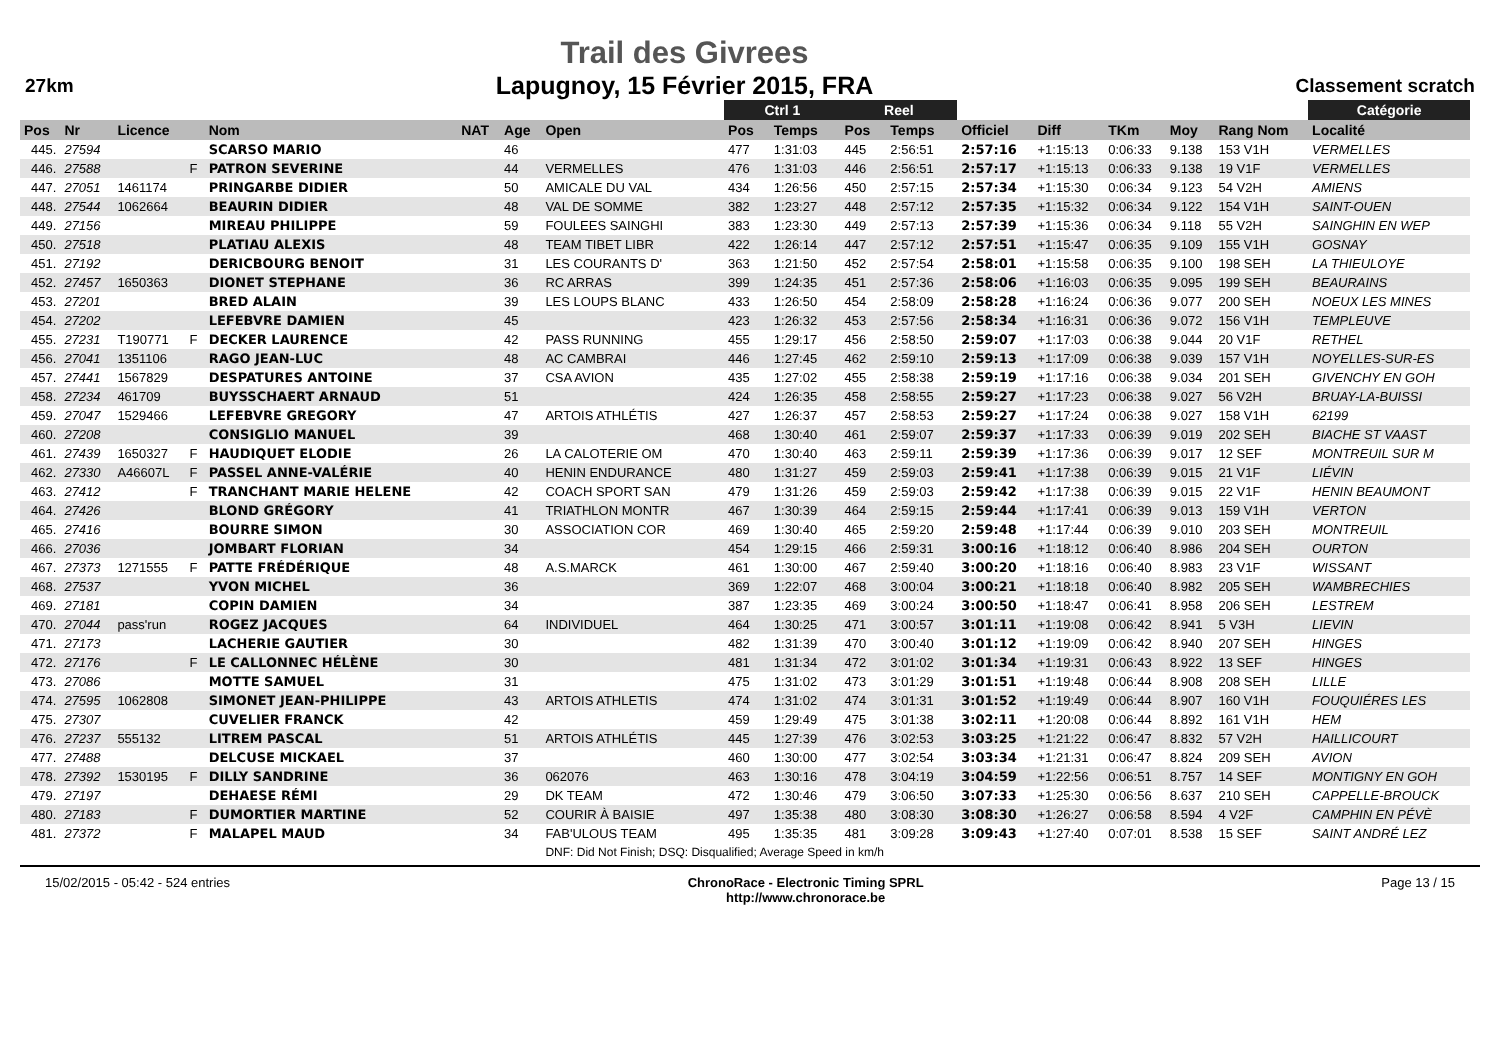27km
Trail des Givrees
Lapugnoy, 15 Février 2015, FRA
Classement scratch
| | | | | | | | | Ctrl 1 | | Reel | | | | | | | Catégorie | |
| --- | --- | --- | --- | --- | --- | --- | --- | --- | --- | --- | --- | --- | --- | --- | --- | --- | --- | --- |
| Pos | Nr | Licence | | Nom | NAT | Age | Open | Pos | Temps | Pos | Temps | Officiel | Diff | TKm | Moy | Rang Nom | Localité | |
| 445. | 27594 | | | SCARSO MARIO | | 46 | | 477 | 1:31:03 | 445 | 2:56:51 | 2:57:16 | +1:15:13 | 0:06:33 | 9.138 | 153 V1H | VERMELLES | |
| 446. | 27588 | | F | PATRON SEVERINE | | 44 | VERMELLES | 476 | 1:31:03 | 446 | 2:56:51 | 2:57:17 | +1:15:13 | 0:06:33 | 9.138 | 19 V1F | VERMELLES | |
| 447. | 27051 | 1461174 | | PRINGARBE DIDIER | | 50 | AMICALE DU VAL | 434 | 1:26:56 | 450 | 2:57:15 | 2:57:34 | +1:15:30 | 0:06:34 | 9.123 | 54 V2H | AMIENS | |
| 448. | 27544 | 1062664 | | BEAURIN DIDIER | | 48 | VAL DE SOMME | 382 | 1:23:27 | 448 | 2:57:12 | 2:57:35 | +1:15:32 | 0:06:34 | 9.122 | 154 V1H | SAINT-OUEN | |
| 449. | 27156 | | | MIREAU PHILIPPE | | 59 | FOULEES SAINGHI | 383 | 1:23:30 | 449 | 2:57:13 | 2:57:39 | +1:15:36 | 0:06:34 | 9.118 | 55 V2H | SAINGHIN EN WEP | |
| 450. | 27518 | | | PLATIAU ALEXIS | | 48 | TEAM TIBET LIBR | 422 | 1:26:14 | 447 | 2:57:12 | 2:57:51 | +1:15:47 | 0:06:35 | 9.109 | 155 V1H | GOSNAY | |
| 451. | 27192 | | | DERICBOURG BENOIT | | 31 | LES COURANTS D' | 363 | 1:21:50 | 452 | 2:57:54 | 2:58:01 | +1:15:58 | 0:06:35 | 9.100 | 198 SEH | LA THIEULOYE | |
| 452. | 27457 | 1650363 | | DIONET STEPHANE | | 36 | RC ARRAS | 399 | 1:24:35 | 451 | 2:57:36 | 2:58:06 | +1:16:03 | 0:06:35 | 9.095 | 199 SEH | BEAURAINS | |
| 453. | 27201 | | | BRED ALAIN | | 39 | LES LOUPS BLANC | 433 | 1:26:50 | 454 | 2:58:09 | 2:58:28 | +1:16:24 | 0:06:36 | 9.077 | 200 SEH | NOEUX LES MINES | |
| 454. | 27202 | | | LEFEBVRE DAMIEN | | 45 | | 423 | 1:26:32 | 453 | 2:57:56 | 2:58:34 | +1:16:31 | 0:06:36 | 9.072 | 156 V1H | TEMPLEUVE | |
| 455. | 27231 | T190771 | F | DECKER LAURENCE | | 42 | PASS RUNNING | 455 | 1:29:17 | 456 | 2:58:50 | 2:59:07 | +1:17:03 | 0:06:38 | 9.044 | 20 V1F | RETHEL | |
| 456. | 27041 | 1351106 | | RAGO JEAN-LUC | | 48 | AC CAMBRAI | 446 | 1:27:45 | 462 | 2:59:10 | 2:59:13 | +1:17:09 | 0:06:38 | 9.039 | 157 V1H | NOYELLES-SUR-ES | |
| 457. | 27441 | 1567829 | | DESPATURES ANTOINE | | 37 | CSA AVION | 435 | 1:27:02 | 455 | 2:58:38 | 2:59:19 | +1:17:16 | 0:06:38 | 9.034 | 201 SEH | GIVENCHY EN GOH | |
| 458. | 27234 | 461709 | | BUYSSCHAERT ARNAUD | | 51 | | 424 | 1:26:35 | 458 | 2:58:55 | 2:59:27 | +1:17:23 | 0:06:38 | 9.027 | 56 V2H | BRUAY-LA-BUISSI | |
| 459. | 27047 | 1529466 | | LEFEBVRE GREGORY | | 47 | ARTOIS ATHLÉTIS | 427 | 1:26:37 | 457 | 2:58:53 | 2:59:27 | +1:17:24 | 0:06:38 | 9.027 | 158 V1H | 62199 | |
| 460. | 27208 | | | CONSIGLIO MANUEL | | 39 | | 468 | 1:30:40 | 461 | 2:59:07 | 2:59:37 | +1:17:33 | 0:06:39 | 9.019 | 202 SEH | BIACHE ST VAAST | |
| 461. | 27439 | 1650327 | F | HAUDIQUET ELODIE | | 26 | LA CALOTERIE OM | 470 | 1:30:40 | 463 | 2:59:11 | 2:59:39 | +1:17:36 | 0:06:39 | 9.017 | 12 SEF | MONTREUIL SUR M | |
| 462. | 27330 | A46607L | F | PASSEL ANNE-VALÉRIE | | 40 | HENIN ENDURANCE | 480 | 1:31:27 | 459 | 2:59:03 | 2:59:41 | +1:17:38 | 0:06:39 | 9.015 | 21 V1F | LIÉVIN | |
| 463. | 27412 | | F | TRANCHANT MARIE HELENE | | 42 | COACH SPORT SAN | 479 | 1:31:26 | 459 | 2:59:03 | 2:59:42 | +1:17:38 | 0:06:39 | 9.015 | 22 V1F | HENIN BEAUMONT | |
| 464. | 27426 | | | BLOND GRÉGORY | | 41 | TRIATHLON MONTR | 467 | 1:30:39 | 464 | 2:59:15 | 2:59:44 | +1:17:41 | 0:06:39 | 9.013 | 159 V1H | VERTON | |
| 465. | 27416 | | | BOURRE SIMON | | 30 | ASSOCIATION COR | 469 | 1:30:40 | 465 | 2:59:20 | 2:59:48 | +1:17:44 | 0:06:39 | 9.010 | 203 SEH | MONTREUIL | |
| 466. | 27036 | | | JOMBART FLORIAN | | 34 | | 454 | 1:29:15 | 466 | 2:59:31 | 3:00:16 | +1:18:12 | 0:06:40 | 8.986 | 204 SEH | OURTON | |
| 467. | 27373 | 1271555 | F | PATTE FRÉDÉRIQUE | | 48 | A.S.MARCK | 461 | 1:30:00 | 467 | 2:59:40 | 3:00:20 | +1:18:16 | 0:06:40 | 8.983 | 23 V1F | WISSANT | |
| 468. | 27537 | | | YVON MICHEL | | 36 | | 369 | 1:22:07 | 468 | 3:00:04 | 3:00:21 | +1:18:18 | 0:06:40 | 8.982 | 205 SEH | WAMBRECHIES | |
| 469. | 27181 | | | COPIN DAMIEN | | 34 | | 387 | 1:23:35 | 469 | 3:00:24 | 3:00:50 | +1:18:47 | 0:06:41 | 8.958 | 206 SEH | LESTREM | |
| 470. | 27044 | pass'run | | ROGEZ JACQUES | | 64 | INDIVIDUEL | 464 | 1:30:25 | 471 | 3:00:57 | 3:01:11 | +1:19:08 | 0:06:42 | 8.941 | 5 V3H | LIEVIN | |
| 471. | 27173 | | | LACHERIE GAUTIER | | 30 | | 482 | 1:31:39 | 470 | 3:00:40 | 3:01:12 | +1:19:09 | 0:06:42 | 8.940 | 207 SEH | HINGES | |
| 472. | 27176 | | F | LE CALLONNEC HÉLÈNE | | 30 | | 481 | 1:31:34 | 472 | 3:01:02 | 3:01:34 | +1:19:31 | 0:06:43 | 8.922 | 13 SEF | HINGES | |
| 473. | 27086 | | | MOTTE SAMUEL | | 31 | | 475 | 1:31:02 | 473 | 3:01:29 | 3:01:51 | +1:19:48 | 0:06:44 | 8.908 | 208 SEH | LILLE | |
| 474. | 27595 | 1062808 | | SIMONET JEAN-PHILIPPE | | 43 | ARTOIS ATHLETIS | 474 | 1:31:02 | 474 | 3:01:31 | 3:01:52 | +1:19:49 | 0:06:44 | 8.907 | 160 V1H | FOUQUIÉRES LES | |
| 475. | 27307 | | | CUVELIER FRANCK | | 42 | | 459 | 1:29:49 | 475 | 3:01:38 | 3:02:11 | +1:20:08 | 0:06:44 | 8.892 | 161 V1H | HEM | |
| 476. | 27237 | 555132 | | LITREM PASCAL | | 51 | ARTOIS ATHLÉTIS | 445 | 1:27:39 | 476 | 3:02:53 | 3:03:25 | +1:21:22 | 0:06:47 | 8.832 | 57 V2H | HAILLICOURT | |
| 477. | 27488 | | | DELCUSE MICKAEL | | 37 | | 460 | 1:30:00 | 477 | 3:02:54 | 3:03:34 | +1:21:31 | 0:06:47 | 8.824 | 209 SEH | AVION | |
| 478. | 27392 | 1530195 | F | DILLY SANDRINE | | 36 | 062076 | 463 | 1:30:16 | 478 | 3:04:19 | 3:04:59 | +1:22:56 | 0:06:51 | 8.757 | 14 SEF | MONTIGNY EN GOH | |
| 479. | 27197 | | | DEHAESE RÉMI | | 29 | DK TEAM | 472 | 1:30:46 | 479 | 3:06:50 | 3:07:33 | +1:25:30 | 0:06:56 | 8.637 | 210 SEH | CAPPELLE-BROUCK | |
| 480. | 27183 | | F | DUMORTIER MARTINE | | 52 | COURIR À BAISIE | 497 | 1:35:38 | 480 | 3:08:30 | 3:08:30 | +1:26:27 | 0:06:58 | 8.594 | 4 V2F | CAMPHIN EN PÉVÈ | |
| 481. | 27372 | | F | MALAPEL MAUD | | 34 | FAB'ULOUS TEAM | 495 | 1:35:35 | 481 | 3:09:28 | 3:09:43 | +1:27:40 | 0:07:01 | 8.538 | 15 SEF | SAINT ANDRÉ LEZ | |
| | | | | | | | DNF: Did Not Finish; DSQ: Disqualified; Average Speed in km/h | | | | | | | | | | | |
15/02/2015 - 05:42 - 524 entries
ChronoRace - Electronic Timing SPRL
http://www.chronorace.be
Page 13 / 15